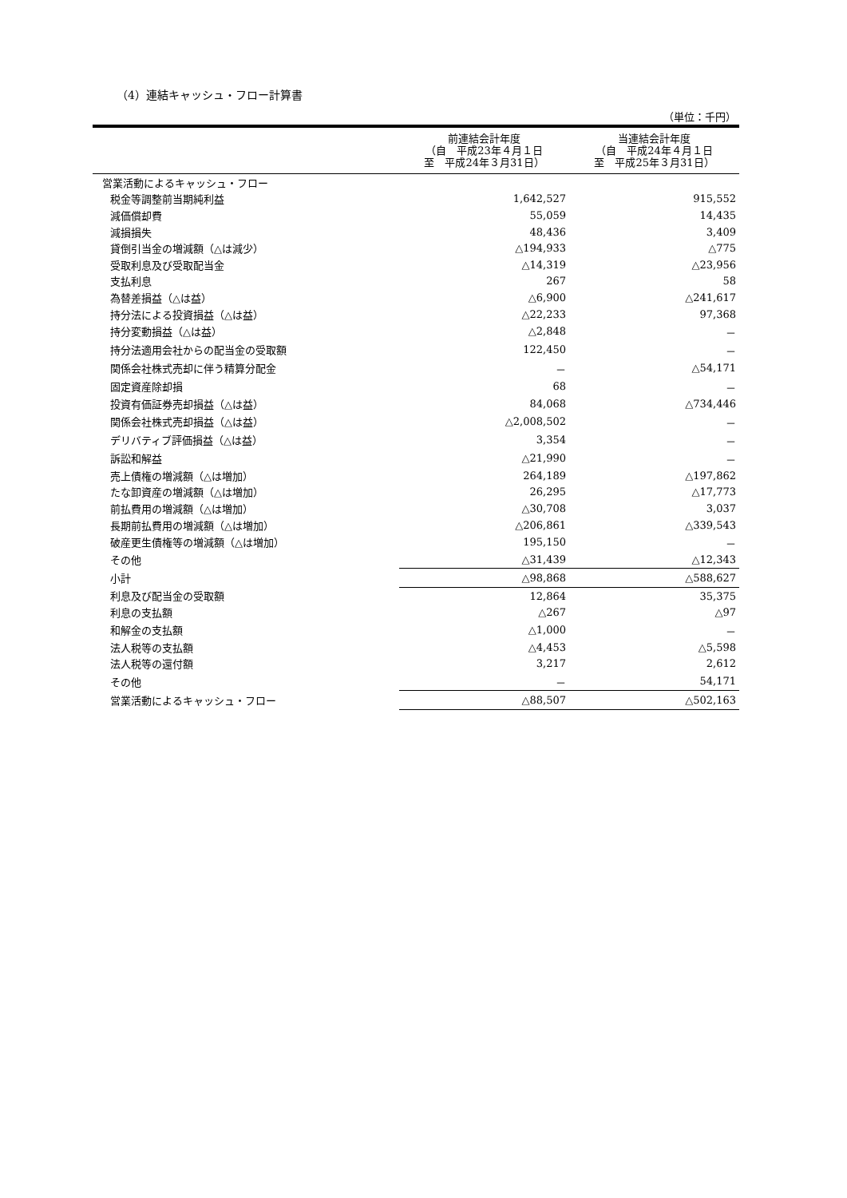（4）連結キャッシュ・フロー計算書
（単位：千円）
| | 前連結会計年度 （自 平成23年４月１日 至 平成24年３月31日） | 当連結会計年度 （自 平成24年４月１日 至 平成25年３月31日） |
| --- | --- | --- |
| 営業活動によるキャッシュ・フロー | | |
| 税金等調整前当期純利益 | 1,642,527 | 915,552 |
| 減価償却費 | 55,059 | 14,435 |
| 減損損失 | 48,436 | 3,409 |
| 貸倒引当金の増減額（△は減少） | △194,933 | △775 |
| 受取利息及び受取配当金 | △14,319 | △23,956 |
| 支払利息 | 267 | 58 |
| 為替差損益（△は益） | △6,900 | △241,617 |
| 持分法による投資損益（△は益） | △22,233 | 97,368 |
| 持分変動損益（△は益） | △2,848 | － |
| 持分法適用会社からの配当金の受取額 | 122,450 | － |
| 関係会社株式売却に伴う精算分配金 | － | △54,171 |
| 固定資産除却損 | 68 | － |
| 投資有価証券売却損益（△は益） | 84,068 | △734,446 |
| 関係会社株式売却損益（△は益） | △2,008,502 | － |
| デリバティブ評価損益（△は益） | 3,354 | － |
| 訴訟和解益 | △21,990 | － |
| 売上債権の増減額（△は増加） | 264,189 | △197,862 |
| たな卸資産の増減額（△は増加） | 26,295 | △17,773 |
| 前払費用の増減額（△は増加） | △30,708 | 3,037 |
| 長期前払費用の増減額（△は増加） | △206,861 | △339,543 |
| 破産更生債権等の増減額（△は増加） | 195,150 | － |
| その他 | △31,439 | △12,343 |
| 小計 | △98,868 | △588,627 |
| 利息及び配当金の受取額 | 12,864 | 35,375 |
| 利息の支払額 | △267 | △97 |
| 和解金の支払額 | △1,000 | － |
| 法人税等の支払額 | △4,453 | △5,598 |
| 法人税等の還付額 | 3,217 | 2,612 |
| その他 | － | 54,171 |
| 営業活動によるキャッシュ・フロー | △88,507 | △502,163 |